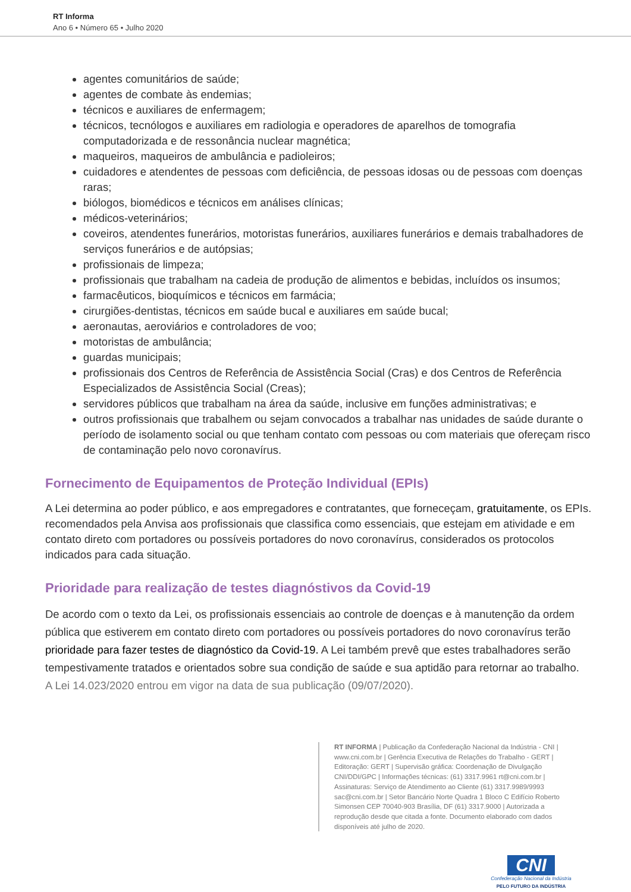RT Informa
Ano 6 • Número 65 • Julho 2020
agentes comunitários de saúde;
agentes de combate às endemias;
técnicos e auxiliares de enfermagem;
técnicos, tecnólogos e auxiliares em radiologia e operadores de aparelhos de tomografia computadorizada e de ressonância nuclear magnética;
maqueiros, maqueiros de ambulância e padioleiros;
cuidadores e atendentes de pessoas com deficiência, de pessoas idosas ou de pessoas com doenças raras;
biólogos, biomédicos e técnicos em análises clínicas;
médicos-veterinários;
coveiros, atendentes funerários, motoristas funerários, auxiliares funerários e demais trabalhadores de serviços funerários e de autópsias;
profissionais de limpeza;
profissionais que trabalham na cadeia de produção de alimentos e bebidas, incluídos os insumos;
farmacêuticos, bioquímicos e técnicos em farmácia;
cirurgiões-dentistas, técnicos em saúde bucal e auxiliares em saúde bucal;
aeronautas, aeroviários e controladores de voo;
motoristas de ambulância;
guardas municipais;
profissionais dos Centros de Referência de Assistência Social (Cras) e dos Centros de Referência Especializados de Assistência Social (Creas);
servidores públicos que trabalham na área da saúde, inclusive em funções administrativas; e
outros profissionais que trabalhem ou sejam convocados a trabalhar nas unidades de saúde durante o período de isolamento social ou que tenham contato com pessoas ou com materiais que ofereçam risco de contaminação pelo novo coronavírus.
Fornecimento de Equipamentos de Proteção Individual (EPIs)
A Lei determina ao poder público, e aos empregadores e contratantes, que forneceçam, gratuitamente, os EPIs. recomendados pela Anvisa aos profissionais que classifica como essenciais, que estejam em atividade e em contato direto com portadores ou possíveis portadores do novo coronavírus, considerados os protocolos indicados para cada situação.
Prioridade para realização de testes diagnóstivos da Covid-19
De acordo com o texto da Lei, os profissionais essenciais ao controle de doenças e à manutenção da ordem pública que estiverem em contato direto com portadores ou possíveis portadores do novo coronavírus terão prioridade para fazer testes de diagnóstico da Covid-19. A Lei também prevê que estes trabalhadores serão tempestivamente tratados e orientados sobre sua condição de saúde e sua aptidão para retornar ao trabalho.
A Lei 14.023/2020 entrou em vigor na data de sua publicação (09/07/2020).
RT INFORMA | Publicação da Confederação Nacional da Indústria - CNI | www.cni.com.br | Gerência Executiva de Relações do Trabalho - GERT | Editoração: GERT | Supervisão gráfica: Coordenação de Divulgação CNI/DDI/GPC | Informações técnicas: (61) 3317.9961 rt@cni.com.br | Assinaturas: Serviço de Atendimento ao Cliente (61) 3317.9989/9993 sac@cni.com.br | Setor Bancário Norte Quadra 1 Bloco C Edifício Roberto Simonsen CEP 70040-903 Brasília, DF (61) 3317.9000 | Autorizada a reprodução desde que citada a fonte. Documento elaborado com dados disponíveis até julho de 2020.
CNI
Confederação Nacional da Indústria
PELO FUTURO DA INDÚSTRIA